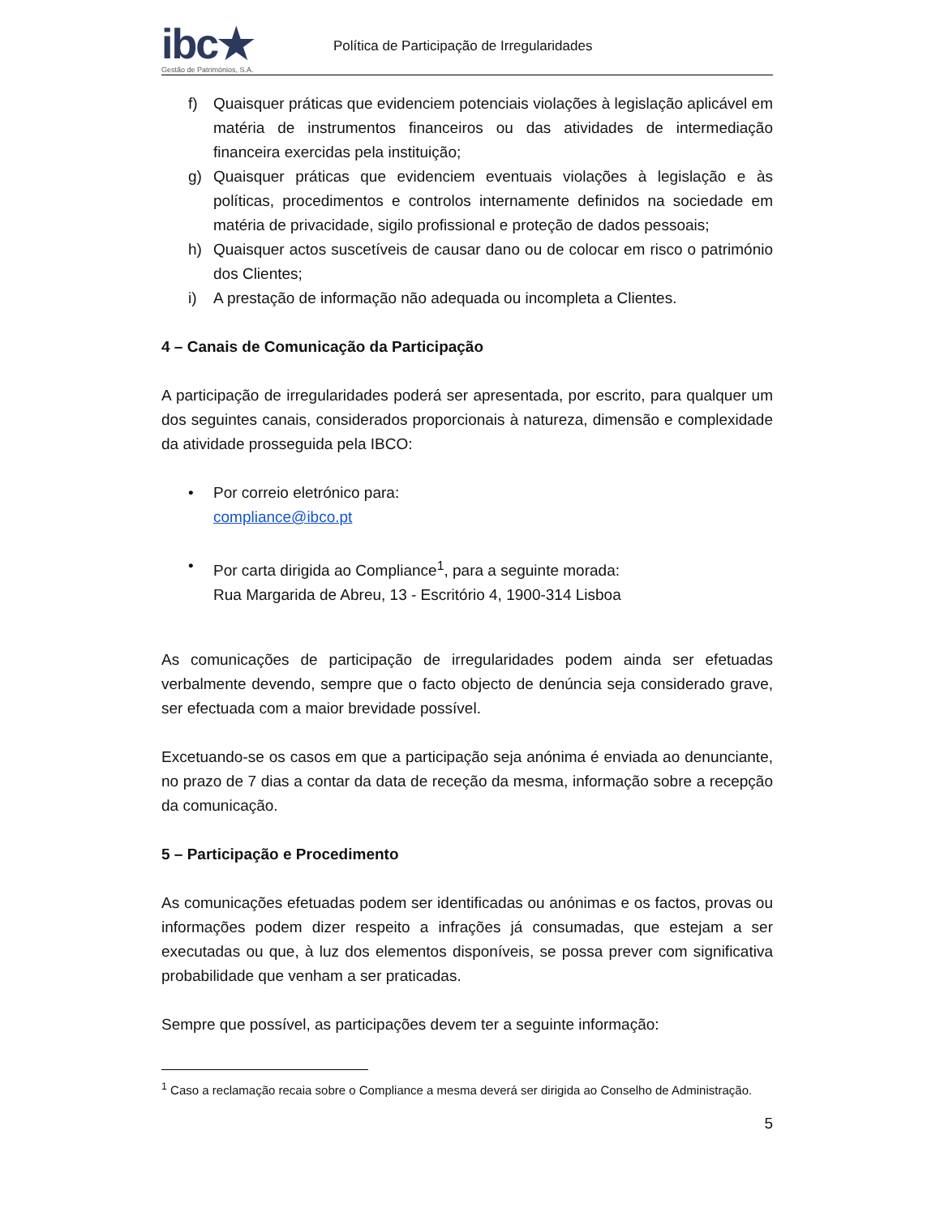ibc★
Gestão de Patrimónios, S.A.
Política de Participação de Irregularidades
f) Quaisquer práticas que evidenciem potenciais violações à legislação aplicável em matéria de instrumentos financeiros ou das atividades de intermediação financeira exercidas pela instituição;
g) Quaisquer práticas que evidenciem eventuais violações à legislação e às políticas, procedimentos e controlos internamente definidos na sociedade em matéria de privacidade, sigilo profissional e proteção de dados pessoais;
h) Quaisquer actos suscetíveis de causar dano ou de colocar em risco o património dos Clientes;
i) A prestação de informação não adequada ou incompleta a Clientes.
4 – Canais de Comunicação da Participação
A participação de irregularidades poderá ser apresentada, por escrito, para qualquer um dos seguintes canais, considerados proporcionais à natureza, dimensão e complexidade da atividade prosseguida pela IBCO:
• Por correio eletrónico para:
compliance@ibco.pt
• Por carta dirigida ao Compliance<sup>1</sup>, para a seguinte morada:
Rua Margarida de Abreu, 13 - Escritório 4, 1900-314 Lisboa
As comunicações de participação de irregularidades podem ainda ser efetuadas verbalmente devendo, sempre que o facto objecto de denúncia seja considerado grave, ser efectuada com a maior brevidade possível.
Excetuando-se os casos em que a participação seja anónima é enviada ao denunciante, no prazo de 7 dias a contar da data de receção da mesma, informação sobre a recepção da comunicação.
5 – Participação e Procedimento
As comunicações efetuadas podem ser identificadas ou anónimas e os factos, provas ou informações podem dizer respeito a infrações já consumadas, que estejam a ser executadas ou que, à luz dos elementos disponíveis, se possa prever com significativa probabilidade que venham a ser praticadas.
Sempre que possível, as participações devem ter a seguinte informação:
<sup>1</sup> Caso a reclamação recaia sobre o Compliance a mesma deverá ser dirigida ao Conselho de Administração.
5